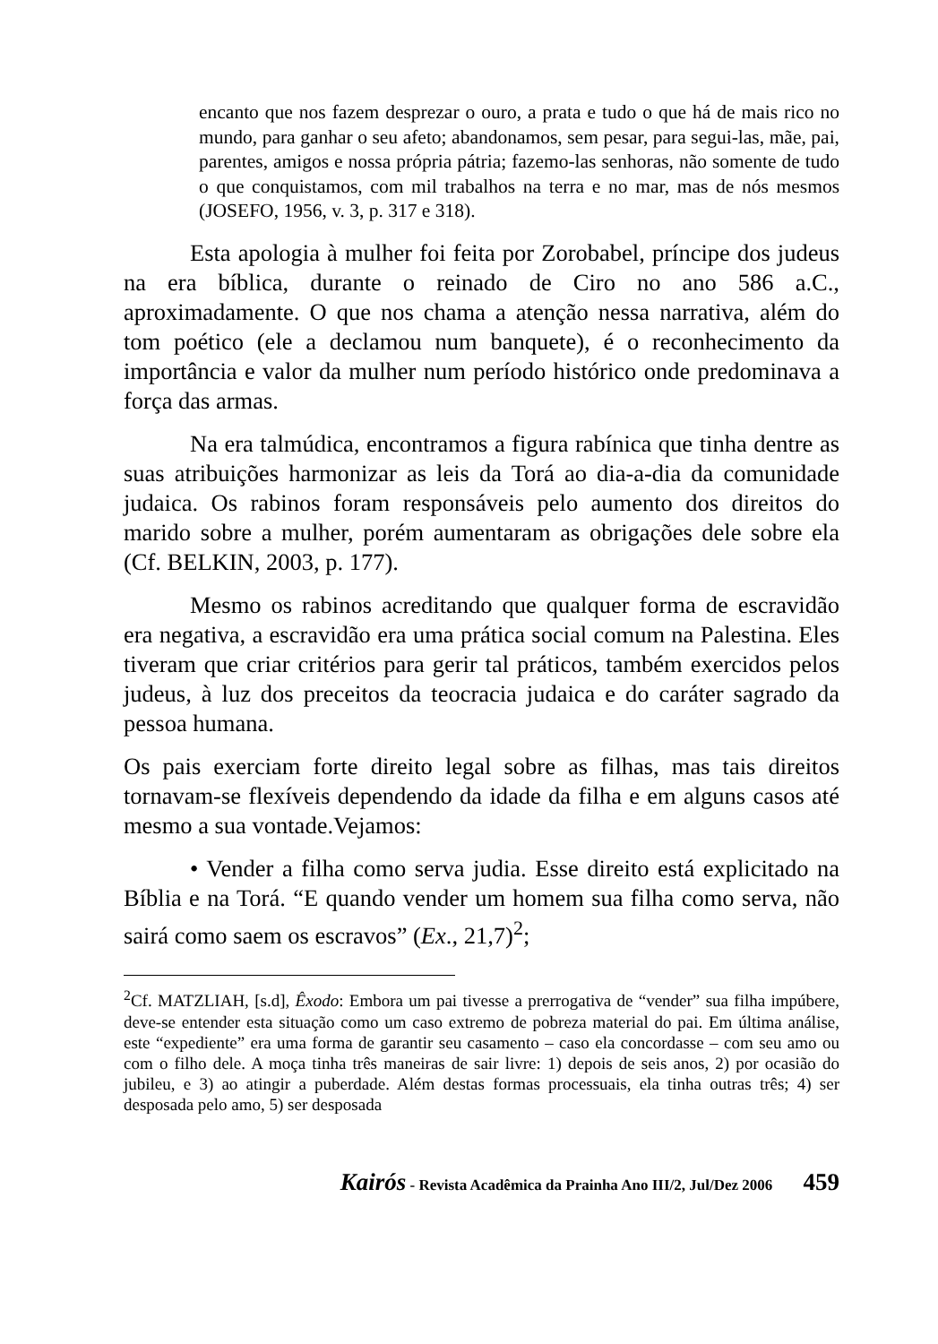encanto que nos fazem desprezar o ouro, a prata e tudo o que há de mais rico no mundo, para ganhar o seu afeto; abandonamos, sem pesar, para segui-las, mãe, pai, parentes, amigos e nossa própria pátria; fazemo-las senhoras, não somente de tudo o que conquistamos, com mil trabalhos na terra e no mar, mas de nós mesmos (JOSEFO, 1956, v. 3, p. 317 e 318).
Esta apologia à mulher foi feita por Zorobabel, príncipe dos judeus na era bíblica, durante o reinado de Ciro no ano 586 a.C., aproximadamente. O que nos chama a atenção nessa narrativa, além do tom poético (ele a declamou num banquete), é o reconhecimento da importância e valor da mulher num período histórico onde predominava a força das armas.
Na era talmúdica, encontramos a figura rabínica que tinha dentre as suas atribuições harmonizar as leis da Torá ao dia-a-dia da comunidade judaica. Os rabinos foram responsáveis pelo aumento dos direitos do marido sobre a mulher, porém aumentaram as obrigações dele sobre ela (Cf. BELKIN, 2003, p. 177).
Mesmo os rabinos acreditando que qualquer forma de escravidão era negativa, a escravidão era uma prática social comum na Palestina. Eles tiveram que criar critérios para gerir tal práticos, também exercidos pelos judeus, à luz dos preceitos da teocracia judaica e do caráter sagrado da pessoa humana.
Os pais exerciam forte direito legal sobre as filhas, mas tais direitos tornavam-se flexíveis dependendo da idade da filha e em alguns casos até mesmo a sua vontade.Vejamos:
• Vender a filha como serva judia. Esse direito está explicitado na Bíblia e na Torá. “E quando vender um homem sua filha como serva, não sairá como saem os escravos” (Ex., 21,7)<sup>2</sup>;
<sup>2</sup> Cf. MATZLIAH, [s.d], Êxodo: Embora um pai tivesse a prerrogativa de “vender” sua filha impúbere, deve-se entender esta situação como um caso extremo de pobreza material do pai. Em última análise, este “expediente” era uma forma de garantir seu casamento – caso ela concordasse – com seu amo ou com o filho dele. A moça tinha três maneiras de sair livre: 1) depois de seis anos, 2) por ocasião do jubileu, e 3) ao atingir a puberdade. Além destas formas processuais, ela tinha outras três; 4) ser desposada pelo amo, 5) ser desposada
Kairós - Revista Acadêmica da Prainha Ano III/2, Jul/Dez 2006 459